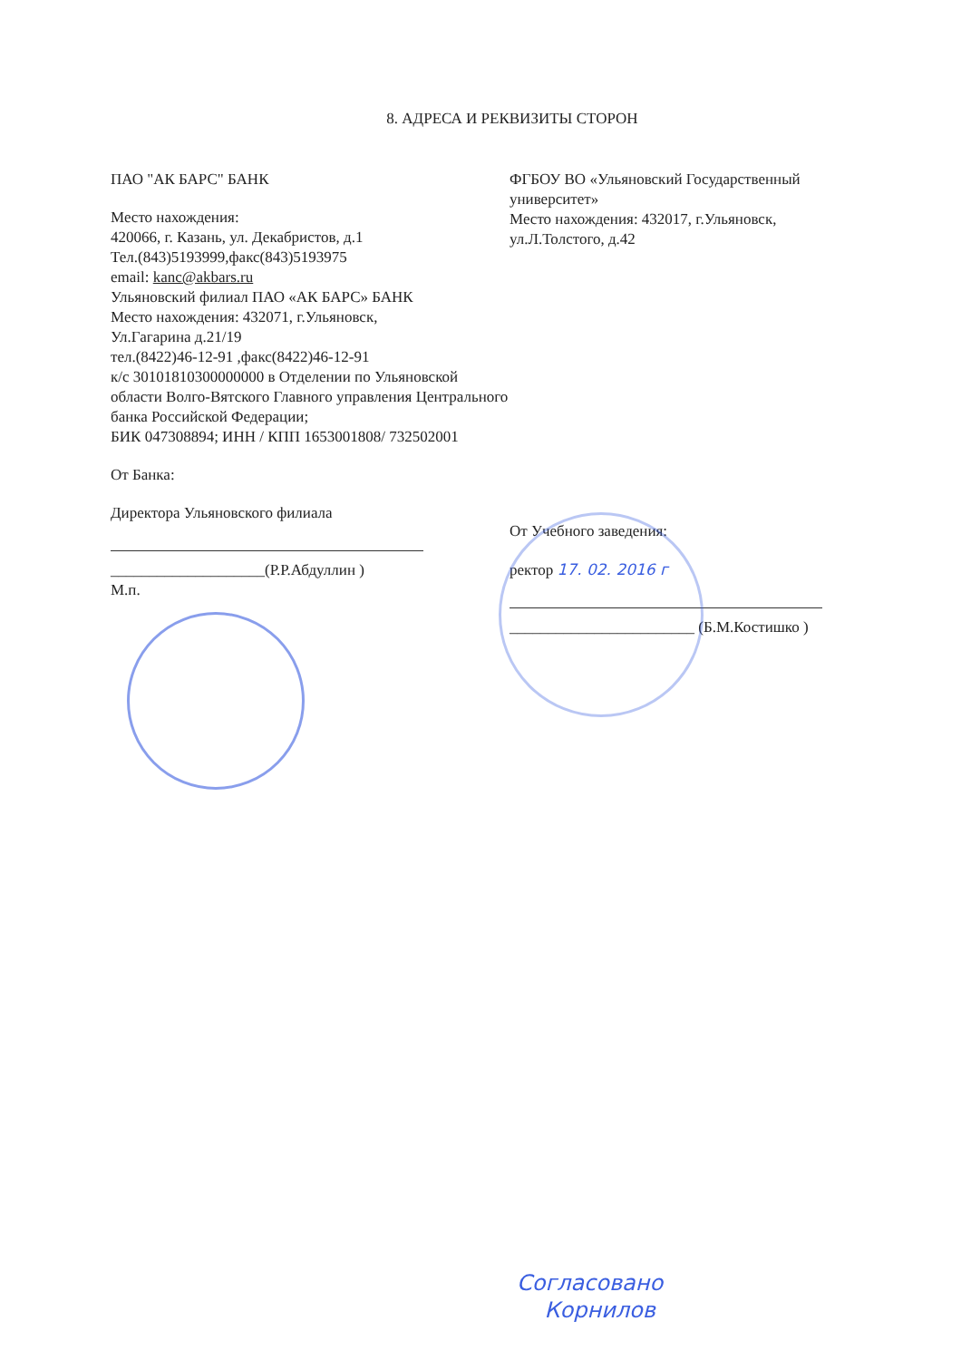8. АДРЕСА И РЕКВИЗИТЫ СТОРОН
ПАО "АК БАРС" БАНК
Место нахождения:
420066, г. Казань, ул. Декабристов, д.1
Тел.(843)5193999,факс(843)5193975
email: kanc@akbars.ru
Ульяновский филиал ПАО «АК БАРС» БАНК
Место нахождения: 432071, г.Ульяновск,
Ул.Гагарина д.21/19
тел.(8422)46-12-91 ,факс(8422)46-12-91
к/с 30101810300000000 в Отделении по Ульяновской области Волго-Вятского Главного управления Центрального банка Российской Федерации;
БИК 047308894; ИНН / КПП 1653001808/ 732502001
От Банка:
Директора Ульяновского филиала
____________________(Р.Р.Абдуллин )
М.п.
ФГБОУ ВО «Ульяновский Государственный университет»
Место нахождения: 432017, г.Ульяновск, ул.Л.Толстого, д.42
От Учебного заведения:
ректор 17. 02. 2016 г
________________________ (Б.М.Костишко )
Согласовано
Корнилов